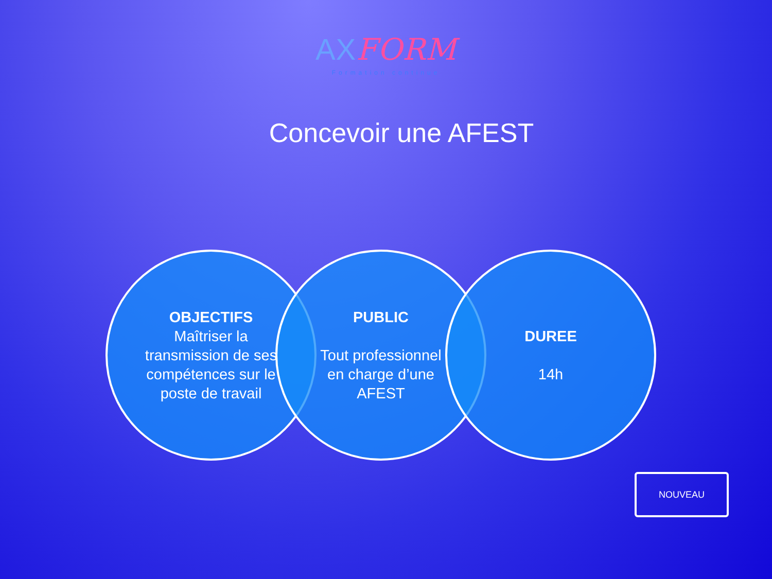AXFORM
Formation continue
Concevoir une AFEST
OBJECTIFS
Maîtriser la transmission de ses compétences sur le poste de travail
PUBLIC
Tout professionnel en charge d’une AFEST
DUREE
14h
NOUVEAU